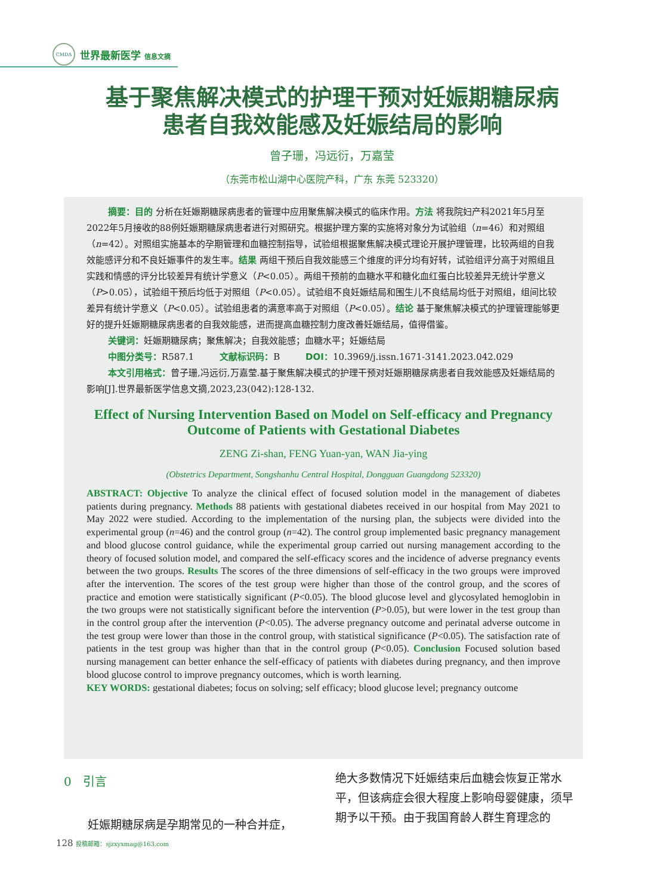CMDA
世界最新医学 信息文摘
基于聚焦解决模式的护理干预对妊娠期糖尿病
患者自我效能感及妊娠结局的影响
曾子珊，冯远衍，万嘉莹
（东莞市松山湖中心医院产科，广东 东莞 523320）
摘要：目的 分析在妊娠期糖尿病患者的管理中应用聚焦解决模式的临床作用。方法 将我院妇产科2021年5月至2022年5月接收的88例妊娠期糖尿病患者进行对照研究。根据护理方案的实施将对象分为试验组（n=46）和对照组（n=42）。对照组实施基本的孕期管理和血糖控制指导，试验组根据聚焦解决模式理论开展护理管理，比较两组的自我效能感评分和不良妊娠事件的发生率。结果 两组干预后自我效能感三个维度的评分均有好转，试验组评分高于对照组且实践和情感的评分比较差异有统计学意义（P<0.05）。两组干预前的血糖水平和糖化血红蛋白比较差异无统计学意义（P>0.05），试验组干预后均低于对照组（P<0.05）。试验组不良妊娠结局和围生儿不良结局均低于对照组，组间比较差异有统计学意义（P<0.05）。试验组患者的满意率高于对照组（P<0.05）。结论 基于聚焦解决模式的护理管理能够更好的提升妊娠期糖尿病患者的自我效能感，进而提高血糖控制力度改善妊娠结局，值得借鉴。
关键词：妊娠期糖尿病；聚焦解决；自我效能感；血糖水平；妊娠结局
中图分类号：R587.1 文献标识码：B DOI：10.3969/j.issn.1671-3141.2023.042.029
本文引用格式：曾子珊,冯远衍,万嘉莹.基于聚焦解决模式的护理干预对妊娠期糖尿病患者自我效能感及妊娠结局的影响[J].世界最新医学信息文摘,2023,23(042):128-132.
Effect of Nursing Intervention Based on Model on Self-efficacy and Pregnancy Outcome of Patients with Gestational Diabetes
ZENG Zi-shan, FENG Yuan-yan, WAN Jia-ying
(Obstetrics Department, Songshanhu Central Hospital, Dongguan Guangdong 523320)
ABSTRACT: Objective To analyze the clinical effect of focused solution model in the management of diabetes patients during pregnancy. Methods 88 patients with gestational diabetes received in our hospital from May 2021 to May 2022 were studied. According to the implementation of the nursing plan, the subjects were divided into the experimental group (n=46) and the control group (n=42). The control group implemented basic pregnancy management and blood glucose control guidance, while the experimental group carried out nursing management according to the theory of focused solution model, and compared the self-efficacy scores and the incidence of adverse pregnancy events between the two groups. Results The scores of the three dimensions of self-efficacy in the two groups were improved after the intervention. The scores of the test group were higher than those of the control group, and the scores of practice and emotion were statistically significant (P<0.05). The blood glucose level and glycosylated hemoglobin in the two groups were not statistically significant before the intervention (P>0.05), but were lower in the test group than in the control group after the intervention (P<0.05). The adverse pregnancy outcome and perinatal adverse outcome in the test group were lower than those in the control group, with statistical significance (P<0.05). The satisfaction rate of patients in the test group was higher than that in the control group (P<0.05). Conclusion Focused solution based nursing management can better enhance the self-efficacy of patients with diabetes during pregnancy, and then improve blood glucose control to improve pregnancy outcomes, which is worth learning.
KEY WORDS: gestational diabetes; focus on solving; self efficacy; blood glucose level; pregnancy outcome
0 引言
妊娠期糖尿病是孕期常见的一种合并症，
绝大多数情况下妊娠结束后血糖会恢复正常水平，但该病症会很大程度上影响母婴健康，须早期予以干预。由于我国育龄人群生育理念的
128 投稿邮箱：sjzxyxmag@163.com